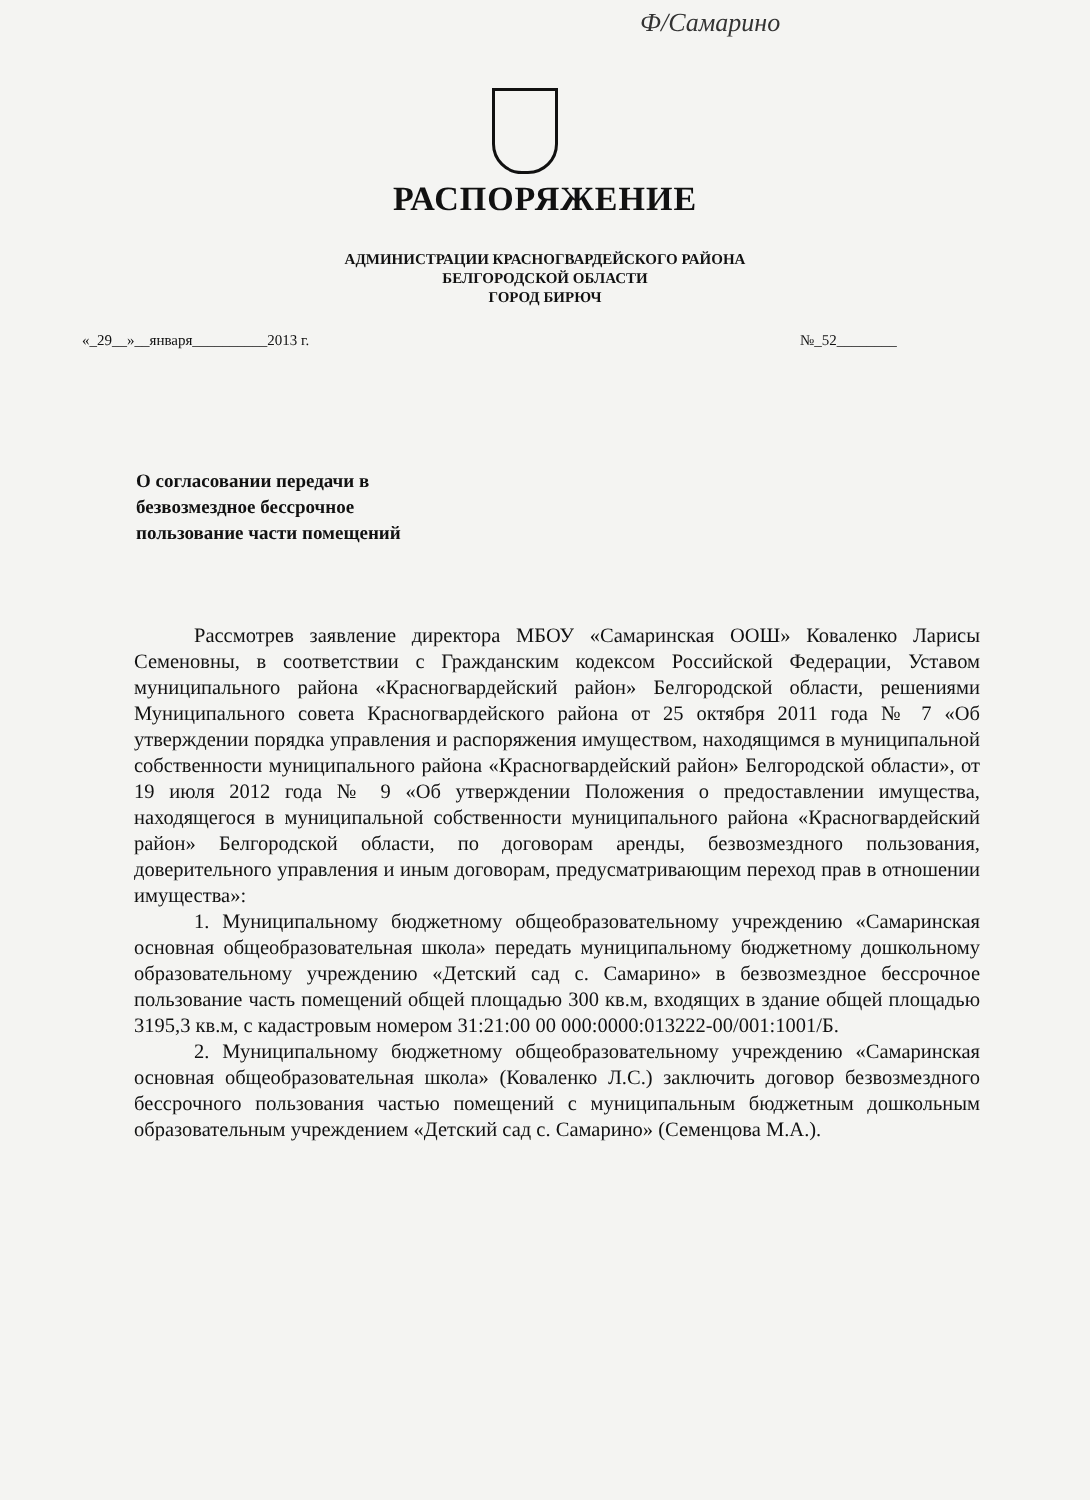Ф/Самарино
РАСПОРЯЖЕНИЕ
АДМИНИСТРАЦИИ КРАСНОГВАРДЕЙСКОГО РАЙОНА
БЕЛГОРОДСКОЙ ОБЛАСТИ
ГОРОД БИРЮЧ
«_29__»__января__________2013 г.
№_52________
О согласовании передачи в
безвозмездное бессрочное
пользование части помещений
Рассмотрев заявление директора МБОУ «Самаринская ООШ» Коваленко Ларисы Семеновны, в соответствии с Гражданским кодексом Российской Федерации, Уставом муниципального района «Красногвардейский район» Белгородской области, решениями Муниципального совета Красногвардейского района от 25 октября 2011 года № 7 «Об утверждении порядка управления и распоряжения имуществом, находящимся в муниципальной собственности муниципального района «Красногвардейский район» Белгородской области», от 19 июля 2012 года № 9 «Об утверждении Положения о предоставлении имущества, находящегося в муниципальной собственности муниципального района «Красногвардейский район» Белгородской области, по договорам аренды, безвозмездного пользования, доверительного управления и иным договорам, предусматривающим переход прав в отношении имущества»:
1. Муниципальному бюджетному общеобразовательному учреждению «Самаринская основная общеобразовательная школа» передать муниципальному бюджетному дошкольному образовательному учреждению «Детский сад с. Самарино» в безвозмездное бессрочное пользование часть помещений общей площадью 300 кв.м, входящих в здание общей площадью 3195,3 кв.м, с кадастровым номером 31:21:00 00 000:0000:013222-00/001:1001/Б.
2. Муниципальному бюджетному общеобразовательному учреждению «Самаринская основная общеобразовательная школа» (Коваленко Л.С.) заключить договор безвозмездного бессрочного пользования частью помещений с муниципальным бюджетным дошкольным образовательным учреждением «Детский сад с. Самарино» (Семенцова М.А.).